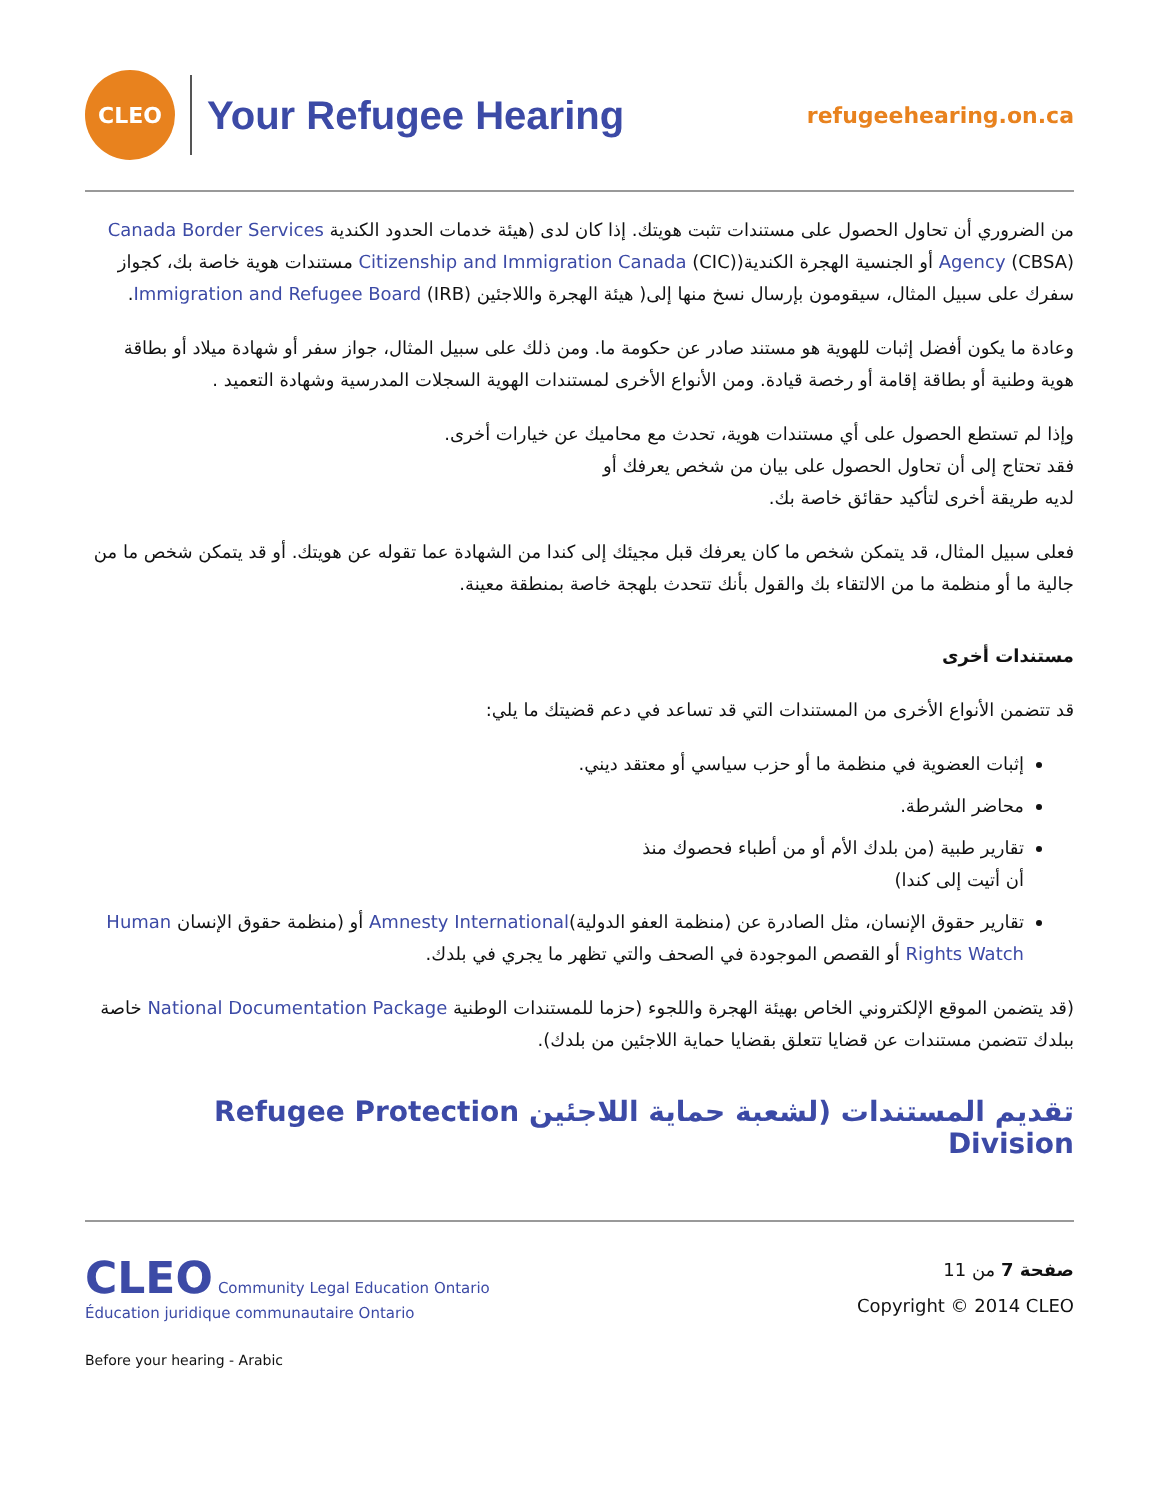CLEO
Your Refugee Hearing
refugeehearing.on.ca
من الضروري أن تحاول الحصول على مستندات تثبت هويتك. إذا كان لدى (هيئة خدمات الحدود الكندية Canada Border Services Agency (CBSA) أو الجنسية الهجرة الكندية(Citizenship and Immigration Canada (CIC) مستندات هوية خاصة بك، كجواز سفرك على سبيل المثال، سيقومون بإرسال نسخ منها إلى( هيئة الهجرة واللاجئين Immigration and Refugee Board (IRB).
وعادة ما يكون أفضل إثبات للهوية هو مستند صادر عن حكومة ما. ومن ذلك على سبيل المثال، جواز سفر أو شهادة ميلاد أو بطاقة هوية وطنية أو بطاقة إقامة أو رخصة قيادة. ومن الأنواع الأخرى لمستندات الهوية السجلات المدرسية وشهادة التعميد .
وإذا لم تستطع الحصول على أي مستندات هوية، تحدث مع محاميك عن خيارات أخرى.
فقد تحتاج إلى أن تحاول الحصول على بيان من شخص يعرفك أو
لديه طريقة أخرى لتأكيد حقائق خاصة بك.
فعلى سبيل المثال، قد يتمكن شخص ما كان يعرفك قبل مجيئك إلى كندا من الشهادة عما تقوله عن هويتك. أو قد يتمكن شخص ما من جالية ما أو منظمة ما من الالتقاء بك والقول بأنك تتحدث بلهجة خاصة بمنطقة معينة.
مستندات أخرى
قد تتضمن الأنواع الأخرى من المستندات التي قد تساعد في دعم قضيتك ما يلي:
إثبات العضوية في منظمة ما أو حزب سياسي أو معتقد ديني.
محاضر الشرطة.
تقارير طبية (من بلدك الأم أو من أطباء فحصوك منذ
أن أتيت إلى كندا)
تقارير حقوق الإنسان، مثل الصادرة عن (منظمة العفو الدولية)Amnesty International أو (منظمة حقوق الإنسان Human Rights Watch أو القصص الموجودة في الصحف والتي تظهر ما يجري في بلدك.
(قد يتضمن الموقع الإلكتروني الخاص بهيئة الهجرة واللجوء (حزما للمستندات الوطنية National Documentation Package خاصة ببلدك تتضمن مستندات عن قضايا تتعلق بقضايا حماية اللاجئين من بلدك).
تقديم المستندات (لشعبة حماية اللاجئين Refugee Protection Division
CLEO Community Legal Education Ontario
Éducation juridique communautaire Ontario
Before your hearing - Arabic
صفحة 7 من 11
Copyright © 2014 CLEO